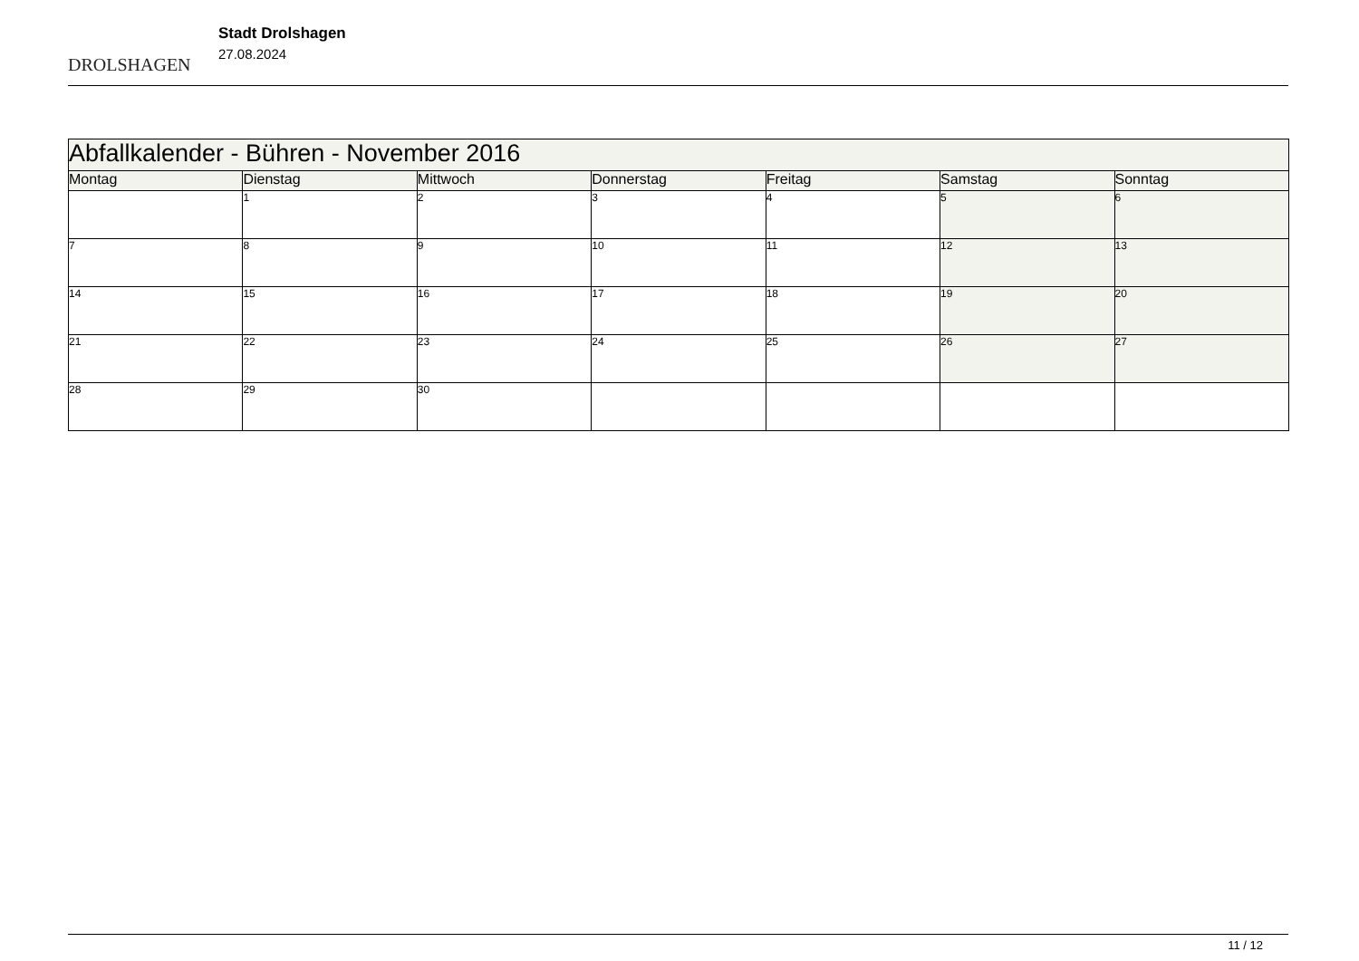DROLSHAGEN
Stadt Drolshagen
27.08.2024
| Abfallkalender - Bühren - November 2016 | | | | | | |
| --- | --- | --- | --- | --- | --- | --- |
| Montag | Dienstag | Mittwoch | Donnerstag | Freitag | Samstag | Sonntag |
| | 1 | 2 | 3 | 4 | 5 | 6 |
| 7 | 8 | 9 | 10 | 11 | 12 | 13 |
| 14 | 15 | 16 | 17 | 18 | 19 | 20 |
| 21 | 22 | 23 | 24 | 25 | 26 | 27 |
| 28 | 29 | 30 | | | | |
11 / 12